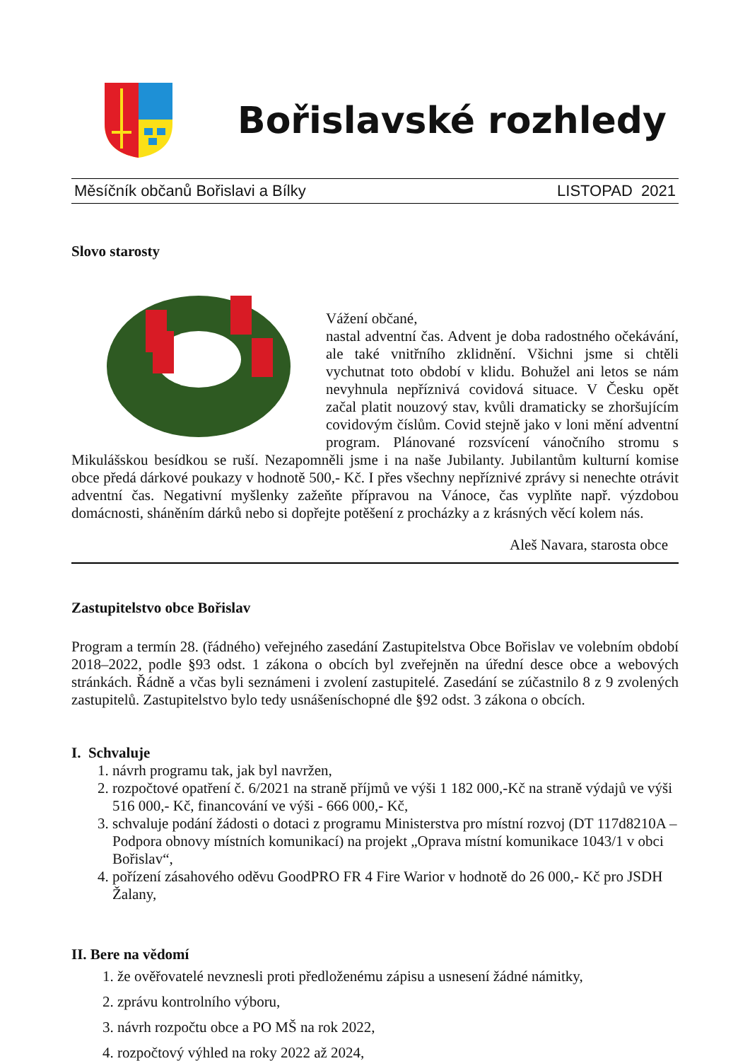Bořislavské rozhledy
Měsíčník občanů Bořislavi a Bílky LISTOPAD 2021
Slovo starosty
Vážení občané,
nastal adventní čas. Advent je doba radostného očekávání, ale také vnitřního zklidnění. Všichni jsme si chtěli vychutnat toto období v klidu. Bohužel ani letos se nám nevyhnula nepříznivá covidová situace. V Česku opět začal platit nouzový stav, kvůli dramaticky se zhoršujícím covidovým číslům. Covid stejně jako v loni mění adventní program. Plánované rozsvícení vánočního stromu s Mikulášskou besídkou se ruší. Nezapomněli jsme i na naše Jubilanty. Jubilantům kulturní komise obce předá dárkové poukazy v hodnotě 500,- Kč. I přes všechny nepříznivé zprávy si nenechte otrávit adventní čas. Negativní myšlenky zažeňte přípravou na Vánoce, čas vyplňte např. výzdobou domácnosti, sháněním dárků nebo si dopřejte potěšení z procházky a z krásných věcí kolem nás.
Aleš Navara, starosta obce
Zastupitelstvo obce Bořislav
Program a termín 28. (řádného) veřejného zasedání Zastupitelstva Obce Bořislav ve volebním období 2018–2022, podle §93 odst. 1 zákona o obcích byl zveřejněn na úřední desce obce a webových stránkách. Řádně a včas byli seznámeni i zvolení zastupitelé. Zasedání se zúčastnilo 8 z 9 zvolených zastupitelů. Zastupitelstvo bylo tedy usnášeníschopné dle §92 odst. 3 zákona o obcích.
I. Schvaluje
1. návrh programu tak, jak byl navržen,
2. rozpočtové opatření č. 6/2021 na straně příjmů ve výši 1 182 000,-Kč na straně výdajů ve výši 516 000,- Kč, financování ve výši - 666 000,- Kč,
3. schvaluje podání žádosti o dotaci z programu Ministerstva pro místní rozvoj (DT 117d8210A – Podpora obnovy místních komunikací) na projekt „Oprava místní komunikace 1043/1 v obci Bořislav“,
4. pořízení zásahového oděvu GoodPRO FR 4 Fire Warior v hodnotě do 26 000,- Kč pro JSDH Žalany,
II. Bere na vědomí
1. že ověřovatelé nevznesli proti předloženému zápisu a usnesení žádné námitky,
2. zprávu kontrolního výboru,
3. návrh rozpočtu obce a PO MŠ na rok 2022,
4. rozpočtový výhled na roky 2022 až 2024,